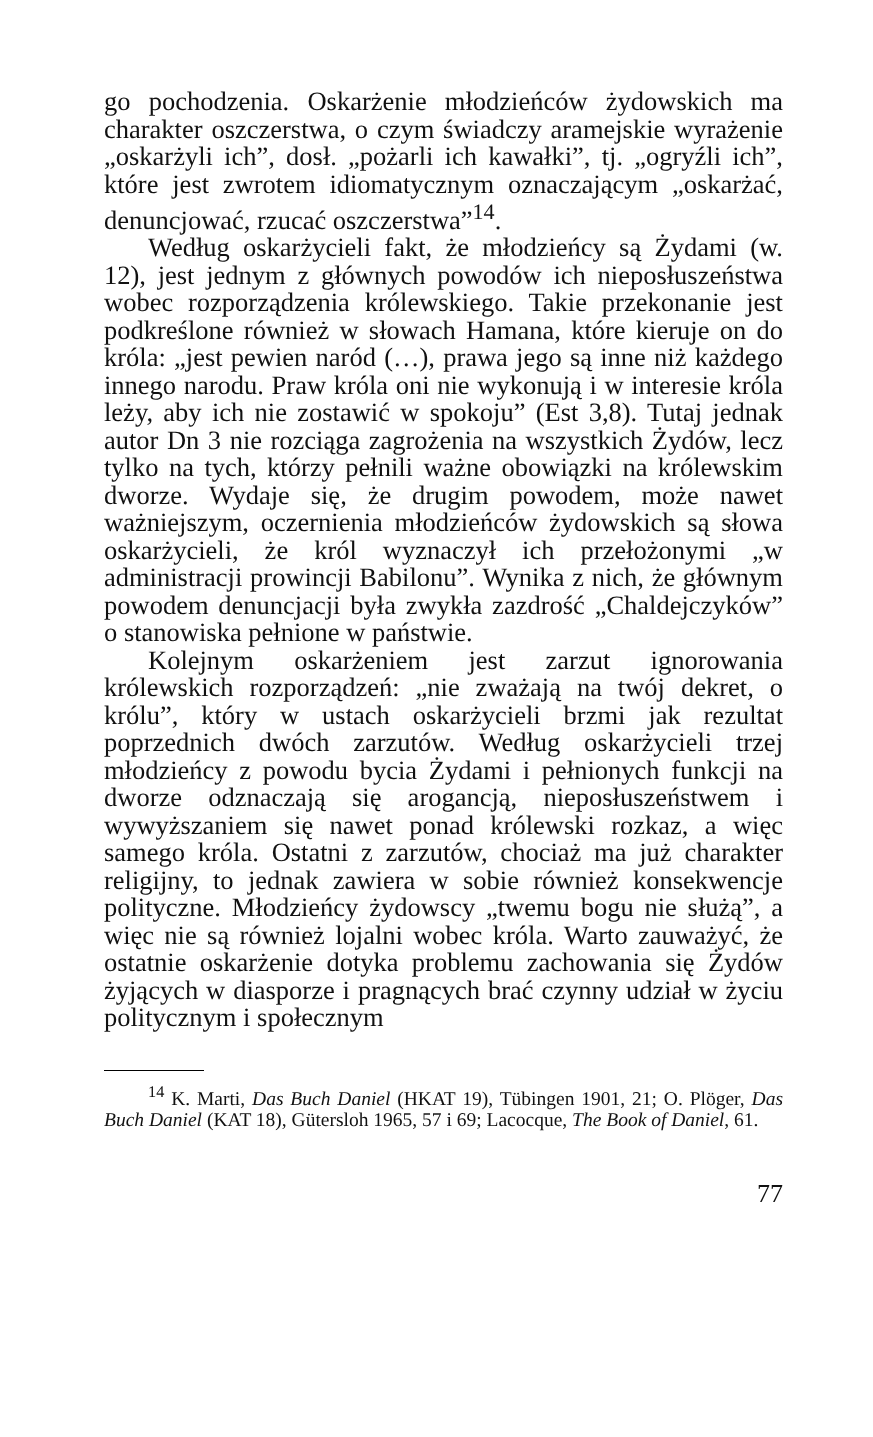go pochodzenia. Oskarżenie młodzieńców żydowskich ma charakter oszczerstwa, o czym świadczy aramejskie wyrażenie „oskarżyli ich”, dosł. „pożarli ich kawałki”, tj. „ogryźli ich”, które jest zwrotem idiomatycznym oznaczającym „oskarżać, denuncjować, rzucać oszczerstwa”<sup>14</sup>.
Według oskarżycieli fakt, że młodzieńcy są Żydami (w. 12), jest jednym z głównych powodów ich nieposłuszeństwa wobec rozporządzenia królewskiego. Takie przekonanie jest podkreślone również w słowach Hamana, które kieruje on do króla: „jest pewien naród (…), prawa jego są inne niż każdego innego narodu. Praw króla oni nie wykonują i w interesie króla leży, aby ich nie zostawić w spokoju” (Est 3,8). Tutaj jednak autor Dn 3 nie rozciąga zagrożenia na wszystkich Żydów, lecz tylko na tych, którzy pełnili ważne obowiązki na królewskim dworze. Wydaje się, że drugim powodem, może nawet ważniejszym, oczernienia młodzieńców żydowskich są słowa oskarżycieli, że król wyznaczył ich przełożonymi „w administracji prowincji Babilonu”. Wynika z nich, że głównym powodem denuncjacji była zwykła zazdrość „Chaldejczyków” o stanowiska pełnione w państwie.
Kolejnym oskarżeniem jest zarzut ignorowania królewskich rozporządzeń: „nie zważają na twój dekret, o królu”, który w ustach oskarżycieli brzmi jak rezultat poprzednich dwóch zarzutów. Według oskarżycieli trzej młodzieńcy z powodu bycia Żydami i pełnionych funkcji na dworze odznaczają się arogancją, nieposłuszeństwem i wywyższaniem się nawet ponad królewski rozkaz, a więc samego króla. Ostatni z zarzutów, chociaż ma już charakter religijny, to jednak zawiera w sobie również konsekwencje polityczne. Młodzieńcy żydowscy „twemu bogu nie służą”, a więc nie są również lojalni wobec króla. Warto zauważyć, że ostatnie oskarżenie dotyka problemu zachowania się Żydów żyjących w diasporze i pragnących brać czynny udział w życiu politycznym i społecznym
<sup>14</sup> K. Marti, Das Buch Daniel (HKAT 19), Tübingen 1901, 21; O. Plöger, Das Buch Daniel (KAT 18), Gütersloh 1965, 57 i 69; Lacocque, The Book of Daniel, 61.
77